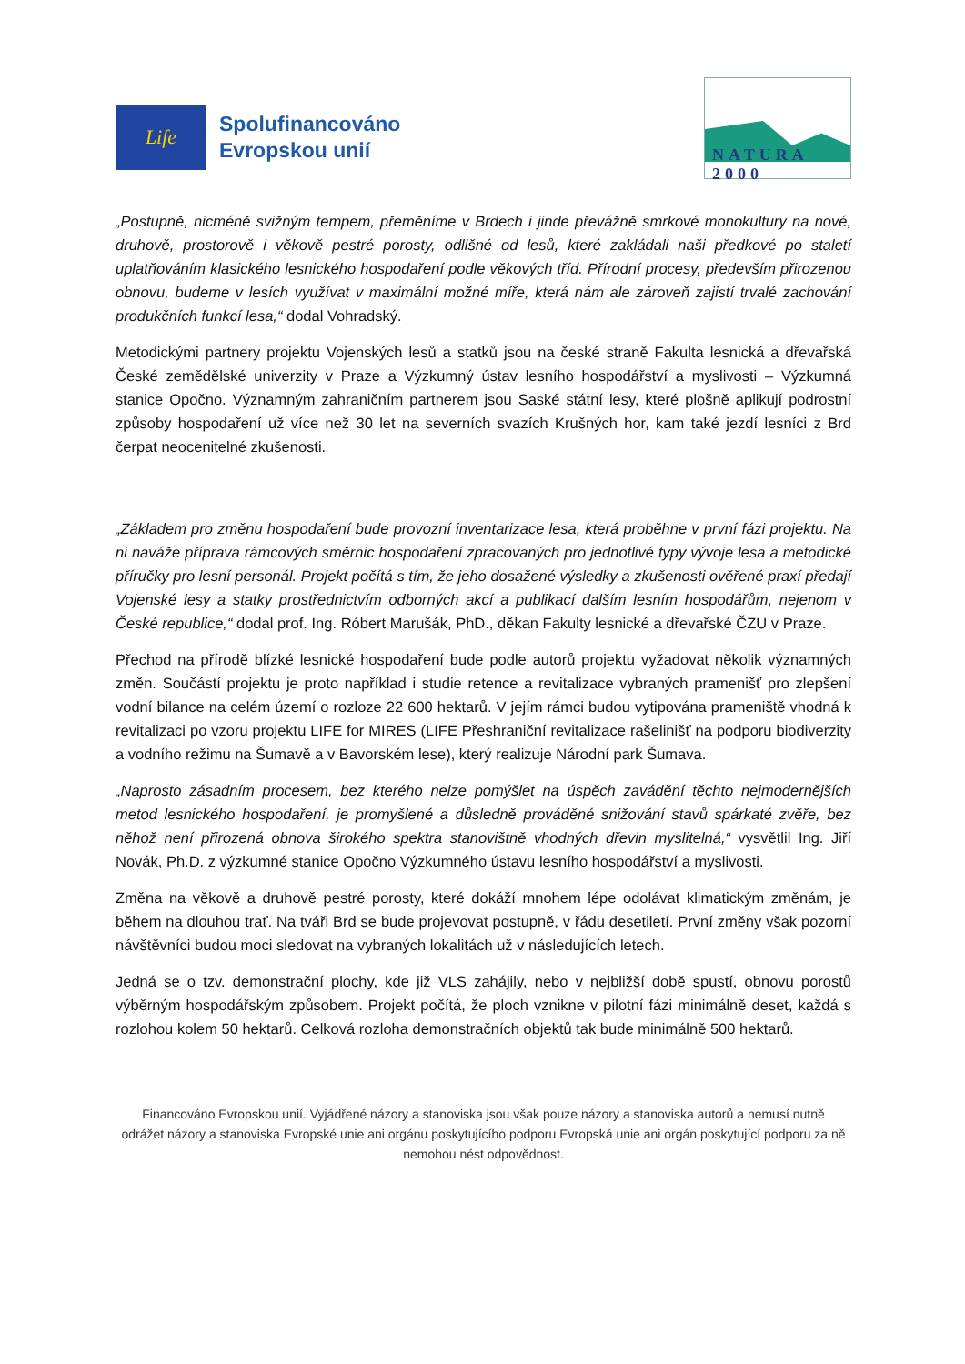Life
Spolufinancováno
Evropskou unií
NATURA 2000
„Postupně, nicméně svižným tempem, přeměníme v Brdech i jinde převážně smrkové monokultury na nové, druhově, prostorově i věkově pestré porosty, odlišné od lesů, které zakládali naši předkové po staletí uplatňováním klasického lesnického hospodaření podle věkových tříd. Přírodní procesy, především přirozenou obnovu, budeme v lesích využívat v maximální možné míře, která nám ale zároveň zajistí trvalé zachování produkčních funkcí lesa,“ dodal Vohradský.
Metodickými partnery projektu Vojenských lesů a statků jsou na české straně Fakulta lesnická a dřevařská České zemědělské univerzity v Praze a Výzkumný ústav lesního hospodářství a myslivosti – Výzkumná stanice Opočno. Významným zahraničním partnerem jsou Saské státní lesy, které plošně aplikují podrostní způsoby hospodaření už více než 30 let na severních svazích Krušných hor, kam také jezdí lesníci z Brd čerpat neocenitelné zkušenosti.
„Základem pro změnu hospodaření bude provozní inventarizace lesa, která proběhne v první fázi projektu. Na ni naváže příprava rámcových směrnic hospodaření zpracovaných pro jednotlivé typy vývoje lesa a metodické příručky pro lesní personál. Projekt počítá s tím, že jeho dosažené výsledky a zkušenosti ověřené praxí předají Vojenské lesy a statky prostřednictvím odborných akcí a publikací dalším lesním hospodářům, nejenom v České republice,“ dodal prof. Ing. Róbert Marušák, PhD., děkan Fakulty lesnické a dřevařské ČZU v Praze.
Přechod na přírodě blízké lesnické hospodaření bude podle autorů projektu vyžadovat několik významných změn. Součástí projektu je proto například i studie retence a revitalizace vybraných pramenišť pro zlepšení vodní bilance na celém území o rozloze 22 600 hektarů. V jejím rámci budou vytipována prameniště vhodná k revitalizaci po vzoru projektu LIFE for MIRES (LIFE Přeshraniční revitalizace rašelinišť na podporu biodiverzity a vodního režimu na Šumavě a v Bavorském lese), který realizuje Národní park Šumava.
„Naprosto zásadním procesem, bez kterého nelze pomýšlet na úspěch zavádění těchto nejmodernějších metod lesnického hospodaření, je promyšlené a důsledně prováděné snižování stavů spárkaté zvěře, bez něhož není přirozená obnova širokého spektra stanovištně vhodných dřevin myslitelná,“ vysvětlil Ing. Jiří Novák, Ph.D. z výzkumné stanice Opočno Výzkumného ústavu lesního hospodářství a myslivosti.
Změna na věkově a druhově pestré porosty, které dokáží mnohem lépe odolávat klimatickým změnám, je během na dlouhou trať. Na tváři Brd se bude projevovat postupně, v řádu desetiletí. První změny však pozorní návštěvníci budou moci sledovat na vybraných lokalitách už v následujících letech.
Jedná se o tzv. demonstrační plochy, kde již VLS zahájily, nebo v nejbližší době spustí, obnovu porostů výběrným hospodářským způsobem. Projekt počítá, že ploch vznikne v pilotní fázi minimálně deset, každá s rozlohou kolem 50 hektarů. Celková rozloha demonstračních objektů tak bude minimálně 500 hektarů.
Financováno Evropskou unií. Vyjádřené názory a stanoviska jsou však pouze názory a stanoviska autorů a nemusí nutně odrážet názory a stanoviska Evropské unie ani orgánu poskytujícího podporu Evropská unie ani orgán poskytující podporu za ně nemohou nést odpovědnost.